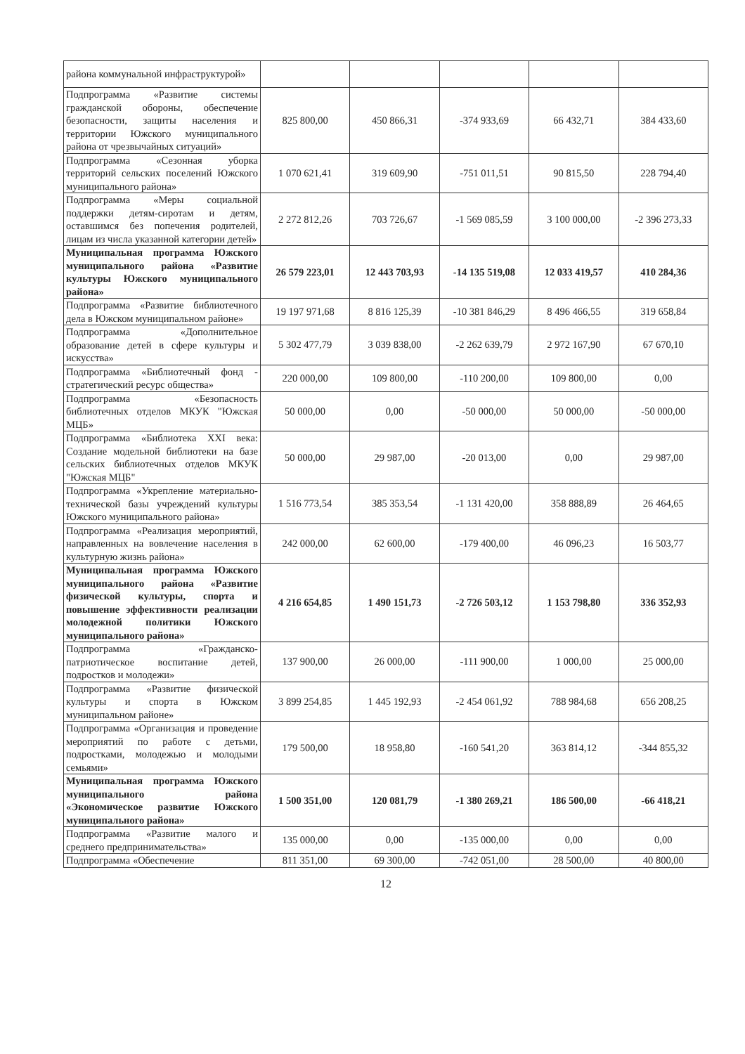| района коммунальной инфраструктурой» | | | | | |
| Подпрограмма «Развитие системы гражданской обороны, обеспечение безопасности, защиты населения и территории Южского муниципального района от чрезвычайных ситуаций» | 825 800,00 | 450 866,31 | -374 933,69 | 66 432,71 | 384 433,60 |
| Подпрограмма «Сезонная уборка территорий сельских поселений Южского муниципального района» | 1 070 621,41 | 319 609,90 | -751 011,51 | 90 815,50 | 228 794,40 |
| Подпрограмма «Меры социальной поддержки детям-сиротам и детям, оставшимся без попечения родителей, лицам из числа указанной категории детей» | 2 272 812,26 | 703 726,67 | -1 569 085,59 | 3 100 000,00 | -2 396 273,33 |
| Муниципальная программа Южского муниципального района «Развитие культуры Южского муниципального района» | 26 579 223,01 | 12 443 703,93 | -14 135 519,08 | 12 033 419,57 | 410 284,36 |
| Подпрограмма «Развитие библиотечного дела в Южском муниципальном районе» | 19 197 971,68 | 8 816 125,39 | -10 381 846,29 | 8 496 466,55 | 319 658,84 |
| Подпрограмма «Дополнительное образование детей в сфере культуры и искусства» | 5 302 477,79 | 3 039 838,00 | -2 262 639,79 | 2 972 167,90 | 67 670,10 |
| Подпрограмма «Библиотечный фонд - стратегический ресурс общества» | 220 000,00 | 109 800,00 | -110 200,00 | 109 800,00 | 0,00 |
| Подпрограмма «Безопасность библиотечных отделов МКУК "Южская МЦБ» | 50 000,00 | 0,00 | -50 000,00 | 50 000,00 | -50 000,00 |
| Подпрограмма «Библиотека XXI века: Создание модельной библиотеки на базе сельских библиотечных отделов МКУК "Южская МЦБ" | 50 000,00 | 29 987,00 | -20 013,00 | 0,00 | 29 987,00 |
| Подпрограмма «Укрепление материально-технической базы учреждений культуры Южского муниципального района» | 1 516 773,54 | 385 353,54 | -1 131 420,00 | 358 888,89 | 26 464,65 |
| Подпрограмма «Реализация мероприятий, направленных на вовлечение населения в культурную жизнь района» | 242 000,00 | 62 600,00 | -179 400,00 | 46 096,23 | 16 503,77 |
| Муниципальная программа Южского муниципального района «Развитие физической культуры, спорта и повышение эффективности реализации молодежной политики Южского муниципального района» | 4 216 654,85 | 1 490 151,73 | -2 726 503,12 | 1 153 798,80 | 336 352,93 |
| Подпрограмма «Гражданско-патриотическое воспитание детей, подростков и молодежи» | 137 900,00 | 26 000,00 | -111 900,00 | 1 000,00 | 25 000,00 |
| Подпрограмма «Развитие физической культуры и спорта в Южском муниципальном районе» | 3 899 254,85 | 1 445 192,93 | -2 454 061,92 | 788 984,68 | 656 208,25 |
| Подпрограмма «Организация и проведение мероприятий по работе с детьми, подростками, молодежью и молодыми семьями» | 179 500,00 | 18 958,80 | -160 541,20 | 363 814,12 | -344 855,32 |
| Муниципальная программа Южского муниципального района «Экономическое развитие Южского муниципального района» | 1 500 351,00 | 120 081,79 | -1 380 269,21 | 186 500,00 | -66 418,21 |
| Подпрограмма «Развитие малого и среднего предпринимательства» | 135 000,00 | 0,00 | -135 000,00 | 0,00 | 0,00 |
| Подпрограмма «Обеспечение | 811 351,00 | 69 300,00 | -742 051,00 | 28 500,00 | 40 800,00 |
12